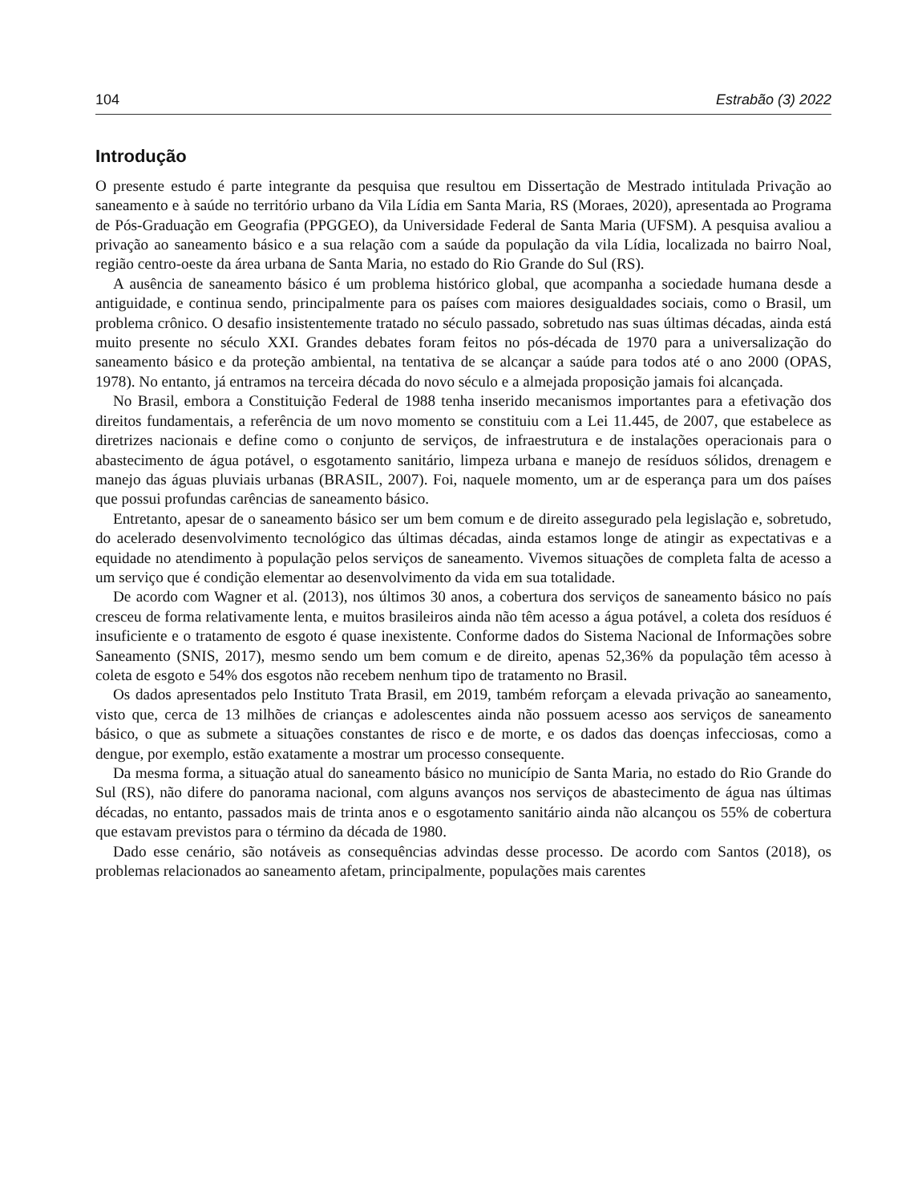104 Estrabão (3) 2022
Introdução
O presente estudo é parte integrante da pesquisa que resultou em Dissertação de Mestrado intitulada Privação ao saneamento e à saúde no território urbano da Vila Lídia em Santa Maria, RS (Moraes, 2020), apresentada ao Programa de Pós-Graduação em Geografia (PPGGEO), da Universidade Federal de Santa Maria (UFSM). A pesquisa avaliou a privação ao saneamento básico e a sua relação com a saúde da população da vila Lídia, localizada no bairro Noal, região centro-oeste da área urbana de Santa Maria, no estado do Rio Grande do Sul (RS).
A ausência de saneamento básico é um problema histórico global, que acompanha a sociedade humana desde a antiguidade, e continua sendo, principalmente para os países com maiores desigualdades sociais, como o Brasil, um problema crônico. O desafio insistentemente tratado no século passado, sobretudo nas suas últimas décadas, ainda está muito presente no século XXI. Grandes debates foram feitos no pós-década de 1970 para a universalização do saneamento básico e da proteção ambiental, na tentativa de se alcançar a saúde para todos até o ano 2000 (OPAS, 1978). No entanto, já entramos na terceira década do novo século e a almejada proposição jamais foi alcançada.
No Brasil, embora a Constituição Federal de 1988 tenha inserido mecanismos importantes para a efetivação dos direitos fundamentais, a referência de um novo momento se constituiu com a Lei 11.445, de 2007, que estabelece as diretrizes nacionais e define como o conjunto de serviços, de infraestrutura e de instalações operacionais para o abastecimento de água potável, o esgotamento sanitário, limpeza urbana e manejo de resíduos sólidos, drenagem e manejo das águas pluviais urbanas (BRASIL, 2007). Foi, naquele momento, um ar de esperança para um dos países que possui profundas carências de saneamento básico.
Entretanto, apesar de o saneamento básico ser um bem comum e de direito assegurado pela legislação e, sobretudo, do acelerado desenvolvimento tecnológico das últimas décadas, ainda estamos longe de atingir as expectativas e a equidade no atendimento à população pelos serviços de saneamento. Vivemos situações de completa falta de acesso a um serviço que é condição elementar ao desenvolvimento da vida em sua totalidade.
De acordo com Wagner et al. (2013), nos últimos 30 anos, a cobertura dos serviços de saneamento básico no país cresceu de forma relativamente lenta, e muitos brasileiros ainda não têm acesso a água potável, a coleta dos resíduos é insuficiente e o tratamento de esgoto é quase inexistente. Conforme dados do Sistema Nacional de Informações sobre Saneamento (SNIS, 2017), mesmo sendo um bem comum e de direito, apenas 52,36% da população têm acesso à coleta de esgoto e 54% dos esgotos não recebem nenhum tipo de tratamento no Brasil.
Os dados apresentados pelo Instituto Trata Brasil, em 2019, também reforçam a elevada privação ao saneamento, visto que, cerca de 13 milhões de crianças e adolescentes ainda não possuem acesso aos serviços de saneamento básico, o que as submete a situações constantes de risco e de morte, e os dados das doenças infecciosas, como a dengue, por exemplo, estão exatamente a mostrar um processo consequente.
Da mesma forma, a situação atual do saneamento básico no município de Santa Maria, no estado do Rio Grande do Sul (RS), não difere do panorama nacional, com alguns avanços nos serviços de abastecimento de água nas últimas décadas, no entanto, passados mais de trinta anos e o esgotamento sanitário ainda não alcançou os 55% de cobertura que estavam previstos para o término da década de 1980.
Dado esse cenário, são notáveis as consequências advindas desse processo. De acordo com Santos (2018), os problemas relacionados ao saneamento afetam, principalmente, populações mais carentes